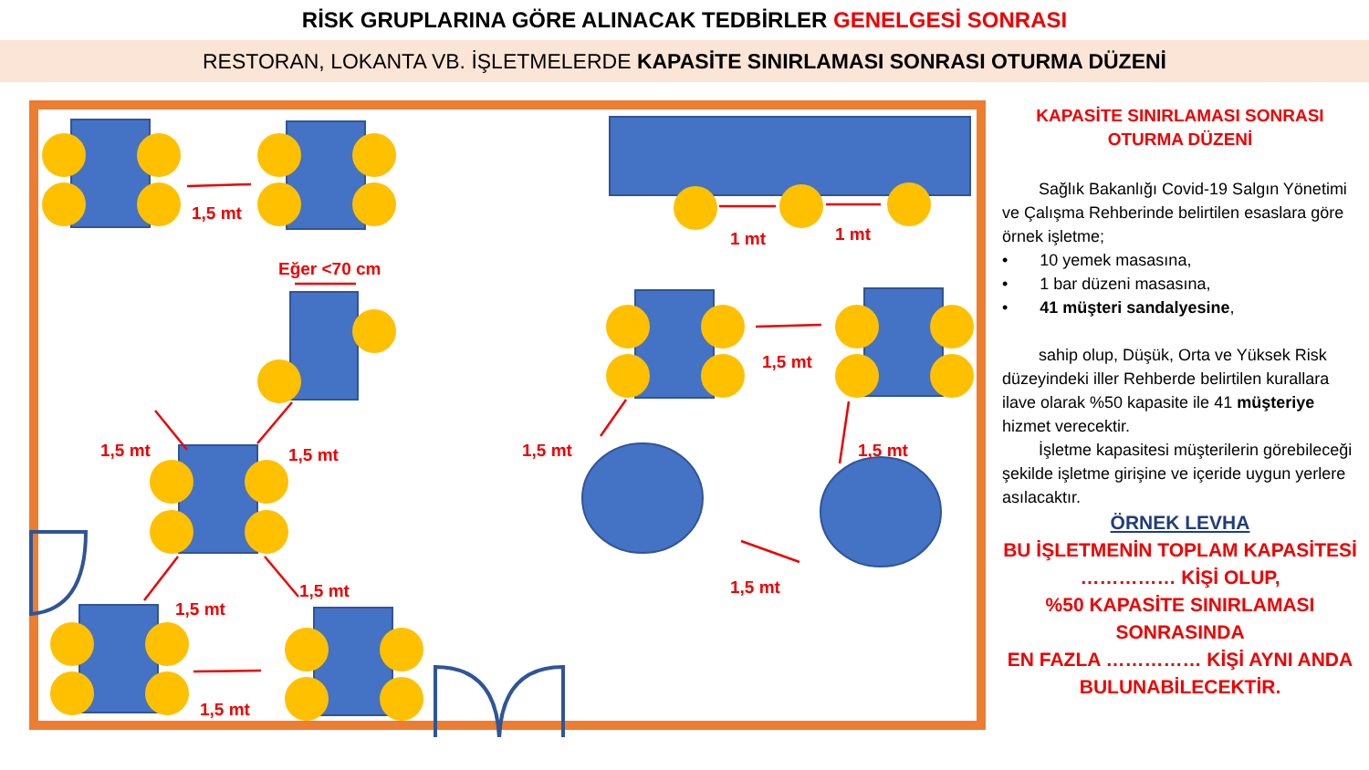RİSK GRUPLARINA GÖRE ALINACAK TEDBİRLER GENELGESİ SONRASI
RESTORAN, LOKANTA VB. İŞLETMELERDE KAPASİTE SINIRLAMASI SONRASI OTURMA DÜZENİ
1,5 mt
1 mt
1 mt
Eğer <70 cm
1,5 mt
1,5 mt
1,5 mt
1,5 mt
1,5 mt
1,5 mt
1,5 mt
1,5 mt
1,5 mt
KAPASİTE SINIRLAMASI SONRASI
OTURMA DÜZENİ
Sağlık Bakanlığı Covid-19 Salgın Yönetimi ve Çalışma Rehberinde belirtilen esaslara göre örnek işletme;
• 10 yemek masasına,
• 1 bar düzeni masasına,
• 41 müşteri sandalyesine,
sahip olup, Düşük, Orta ve Yüksek Risk düzeyindeki iller Rehberde belirtilen kurallara ilave olarak %50 kapasite ile 41 müşteriye hizmet verecektir.
İşletme kapasitesi müşterilerin görebileceği şekilde işletme girişine ve içeride uygun yerlere asılacaktır.
ÖRNEK LEVHA
BU İŞLETMENİN TOPLAM KAPASİTESİ
…………… KİŞİ OLUP,
%50 KAPASİTE SINIRLAMASI SONRASINDA
EN FAZLA …………… KİŞİ AYNI ANDA BULUNABİLECEKTİR.